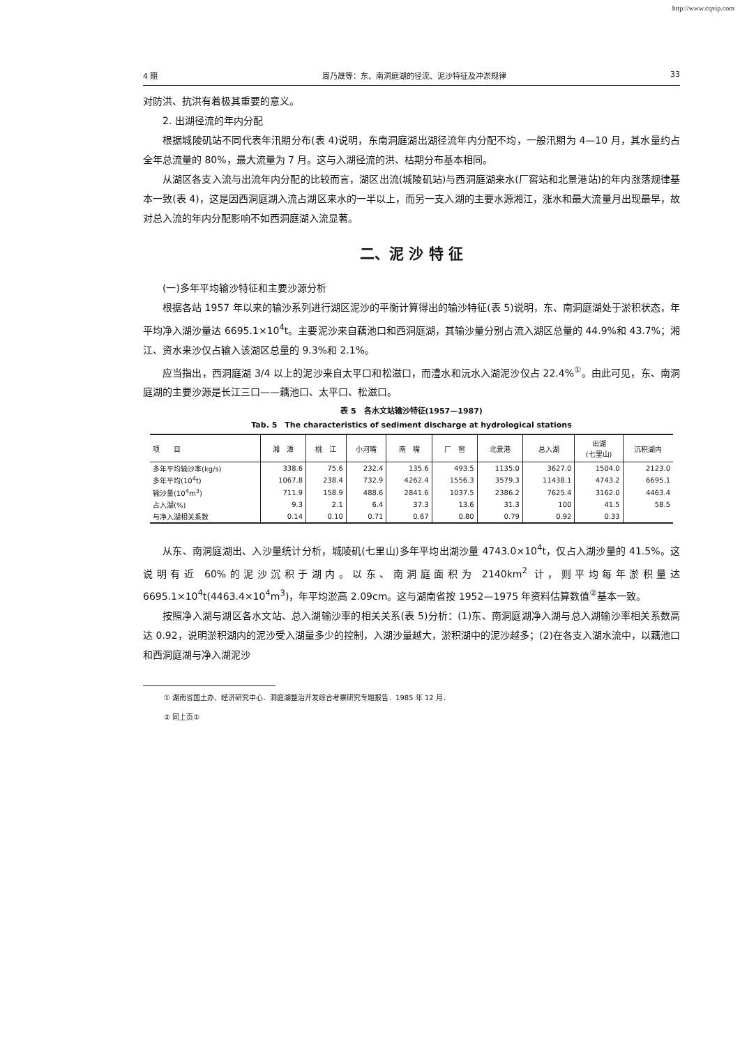http://www.cqvip.com
4 期 周乃晟等：东、南洞庭湖的径流、泥沙特征及冲淤规律 33
对防洪、抗洪有着极其重要的意义。
2. 出湖径流的年内分配
根据城陵矶站不同代表年汛期分布(表 4)说明，东南洞庭湖出湖径流年内分配不均，一般汛期为 4—10 月，其水量约占全年总流量的 80%，最大流量为 7 月。这与入湖径流的洪、枯期分布基本相同。
从湖区各支入流与出流年内分配的比较而言，湖区出流(城陵矶站)与西洞庭湖来水(厂窖站和北景港站)的年内涨落规律基本一致(表 4)，这是因西洞庭湖入流占湖区来水的一半以上，而另一支入湖的主要水源湘江，涨水和最大流量月出现最早，故对总入流的年内分配影响不如西洞庭湖入流显著。
二、泥 沙 特 征
(一)多年平均输沙特征和主要沙源分析
根据各站 1957 年以来的输沙系列进行湖区泥沙的平衡计算得出的输沙特征(表 5)说明，东、南洞庭湖处于淤积状态，年平均净入湖沙量达 6695.1×10<sup>4</sup>t。主要泥沙来自藕池口和西洞庭湖，其输沙量分别占流入湖区总量的 44.9%和 43.7%；湘江、资水来沙仅占输入该湖区总量的 9.3%和 2.1%。
应当指出，西洞庭湖 3/4 以上的泥沙来自太平口和松滋口，而澧水和沅水入湖泥沙仅占 22.4%<sup>①</sup>。由此可见，东、南洞庭湖的主要沙源是长江三口——藕池口、太平口、松滋口。
表 5　各水文站输沙特征(1957—1987)
Tab. 5　The characteristics of sediment discharge at hydrological stations
| 项 目 | 湘 潭 | 桃 江 | 小河嘴 | 南 嘴 | 厂 窖 | 北景港 | 总入湖 | 出湖 (七里山) | 沉积湖内 |
| --- | --- | --- | --- | --- | --- | --- | --- | --- | --- |
| 多年平均输沙率(kg/s) | 338.6 | 75.6 | 232.4 | 135.6 | 493.5 | 1135.0 | 3627.0 | 1504.0 | 2123.0 |
| 多年平均(10<sup>4</sup>t) | 1067.8 | 238.4 | 732.9 | 4262.4 | 1556.3 | 3579.3 | 11438.1 | 4743.2 | 6695.1 |
| 输沙量(10<sup>4</sup>m<sup>3</sup>) | 711.9 | 158.9 | 488.6 | 2841.6 | 1037.5 | 2386.2 | 7625.4 | 3162.0 | 4463.4 |
| 占入湖(%) | 9.3 | 2.1 | 6.4 | 37.3 | 13.6 | 31.3 | 100 | 41.5 | 58.5 |
| 与净入湖相关系数 | 0.14 | 0.10 | 0.71 | 0.67 | 0.80 | 0.79 | 0.92 | 0.33 | |
从东、南洞庭湖出、入沙量统计分析，城陵矶(七里山)多年平均出湖沙量 4743.0×10<sup>4</sup>t，仅占入湖沙量的 41.5%。这说明有近 60%的泥沙沉积于湖内。以东、南洞庭面积为 2140km<sup>2</sup> 计，则平均每年淤积量达 6695.1×10<sup>4</sup>t(4463.4×10<sup>4</sup>m<sup>3</sup>)，年平均淤高 2.09cm。这与湖南省按 1952—1975 年资料估算数值<sup>②</sup>基本一致。
按照净入湖与湖区各水文站、总入湖输沙率的相关关系(表 5)分析：(1)东、南洞庭湖净入湖与总入湖输沙率相关系数高达 0.92，说明淤积湖内的泥沙受入湖量多少的控制，入湖沙量越大，淤积湖中的泥沙越多；(2)在各支入湖水流中，以藕池口和西洞庭湖与净入湖泥沙
① 湖南省国土办、经济研究中心．洞庭湖整治开发综合考察研究专题报告．1985 年 12 月．
② 同上页①